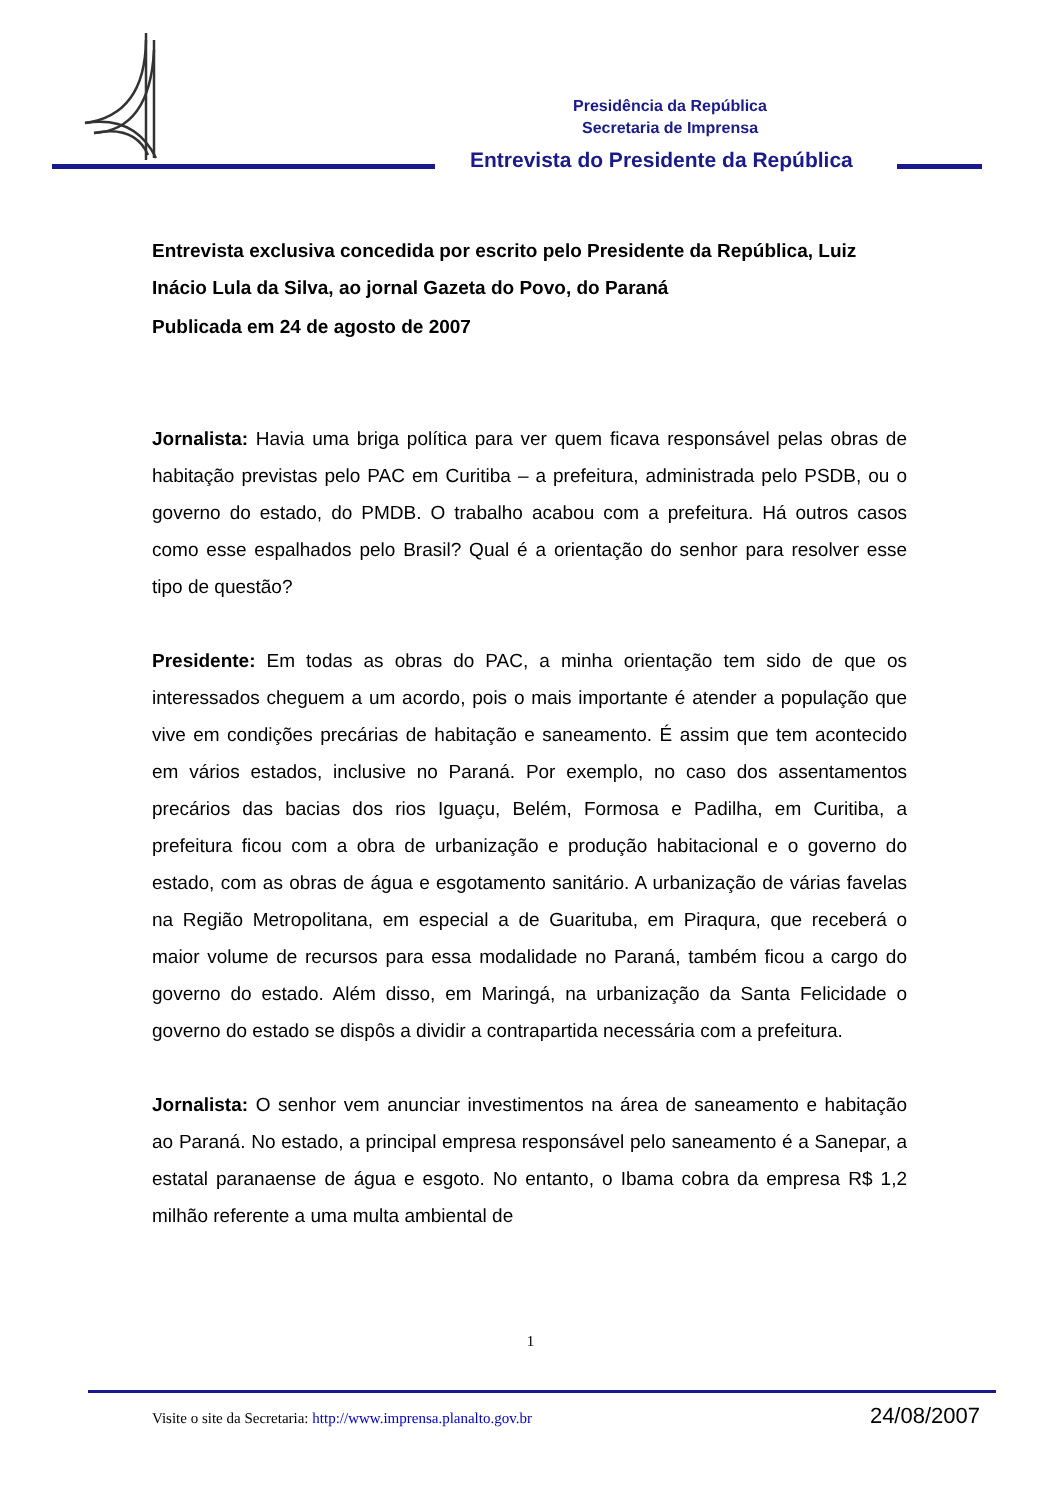Presidência da República
Secretaria de Imprensa
Entrevista do Presidente da República
Entrevista exclusiva concedida por escrito pelo Presidente da República, Luiz Inácio Lula da Silva, ao jornal Gazeta do Povo, do Paraná
Publicada em 24 de agosto de 2007
Jornalista: Havia uma briga política para ver quem ficava responsável pelas obras de habitação previstas pelo PAC em Curitiba – a prefeitura, administrada pelo PSDB, ou o governo do estado, do PMDB. O trabalho acabou com a prefeitura. Há outros casos como esse espalhados pelo Brasil? Qual é a orientação do senhor para resolver esse tipo de questão?
Presidente: Em todas as obras do PAC, a minha orientação tem sido de que os interessados cheguem a um acordo, pois o mais importante é atender a população que vive em condições precárias de habitação e saneamento. É assim que tem acontecido em vários estados, inclusive no Paraná. Por exemplo, no caso dos assentamentos precários das bacias dos rios Iguaçu, Belém, Formosa e Padilha, em Curitiba, a prefeitura ficou com a obra de urbanização e produção habitacional e o governo do estado, com as obras de água e esgotamento sanitário. A urbanização de várias favelas na Região Metropolitana, em especial a de Guarituba, em Piraqura, que receberá o maior volume de recursos para essa modalidade no Paraná, também ficou a cargo do governo do estado. Além disso, em Maringá, na urbanização da Santa Felicidade o governo do estado se dispôs a dividir a contrapartida necessária com a prefeitura.
Jornalista: O senhor vem anunciar investimentos na área de saneamento e habitação ao Paraná. No estado, a principal empresa responsável pelo saneamento é a Sanepar, a estatal paranaense de água e esgoto. No entanto, o Ibama cobra da empresa R$ 1,2 milhão referente a uma multa ambiental de
1
Visite o site da Secretaria: http://www.imprensa.planalto.gov.br 24/08/2007